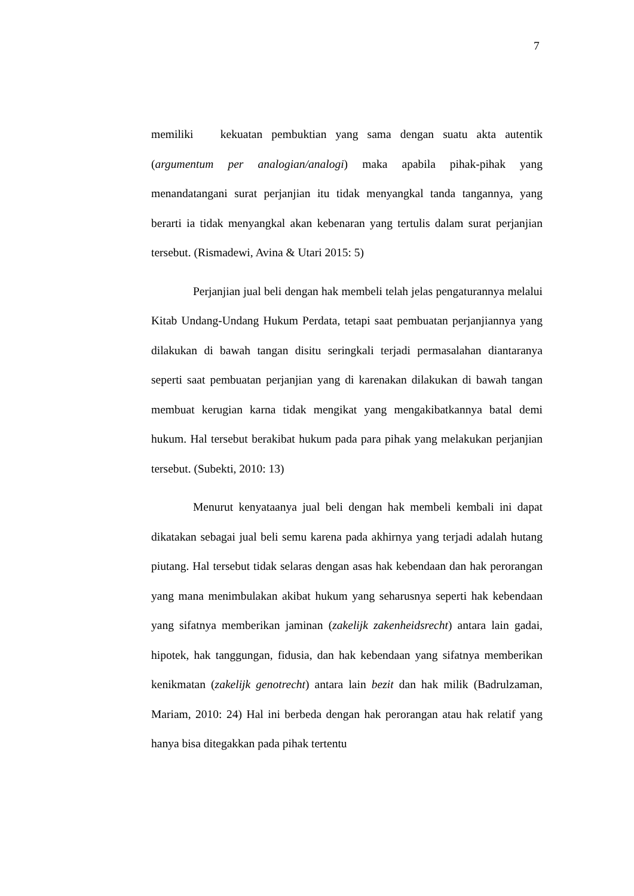7
memiliki kekuatan pembuktian yang sama dengan suatu akta autentik (argumentum per analogian/analogi) maka apabila pihak-pihak yang menandatangani surat perjanjian itu tidak menyangkal tanda tangannya, yang berarti ia tidak menyangkal akan kebenaran yang tertulis dalam surat perjanjian tersebut. (Rismadewi, Avina & Utari 2015: 5)
Perjanjian jual beli dengan hak membeli telah jelas pengaturannya melalui Kitab Undang-Undang Hukum Perdata, tetapi saat pembuatan perjanjiannya yang dilakukan di bawah tangan disitu seringkali terjadi permasalahan diantaranya seperti saat pembuatan perjanjian yang di karenakan dilakukan di bawah tangan membuat kerugian karna tidak mengikat yang mengakibatkannya batal demi hukum. Hal tersebut berakibat hukum pada para pihak yang melakukan perjanjian tersebut. (Subekti, 2010: 13)
Menurut kenyataanya jual beli dengan hak membeli kembali ini dapat dikatakan sebagai jual beli semu karena pada akhirnya yang terjadi adalah hutang piutang. Hal tersebut tidak selaras dengan asas hak kebendaan dan hak perorangan yang mana menimbulakan akibat hukum yang seharusnya seperti hak kebendaan yang sifatnya memberikan jaminan (zakelijk zakenheidsrecht) antara lain gadai, hipotek, hak tanggungan, fidusia, dan hak kebendaan yang sifatnya memberikan kenikmatan (zakelijk genotrecht) antara lain bezit dan hak milik (Badrulzaman, Mariam, 2010: 24) Hal ini berbeda dengan hak perorangan atau hak relatif yang hanya bisa ditegakkan pada pihak tertentu